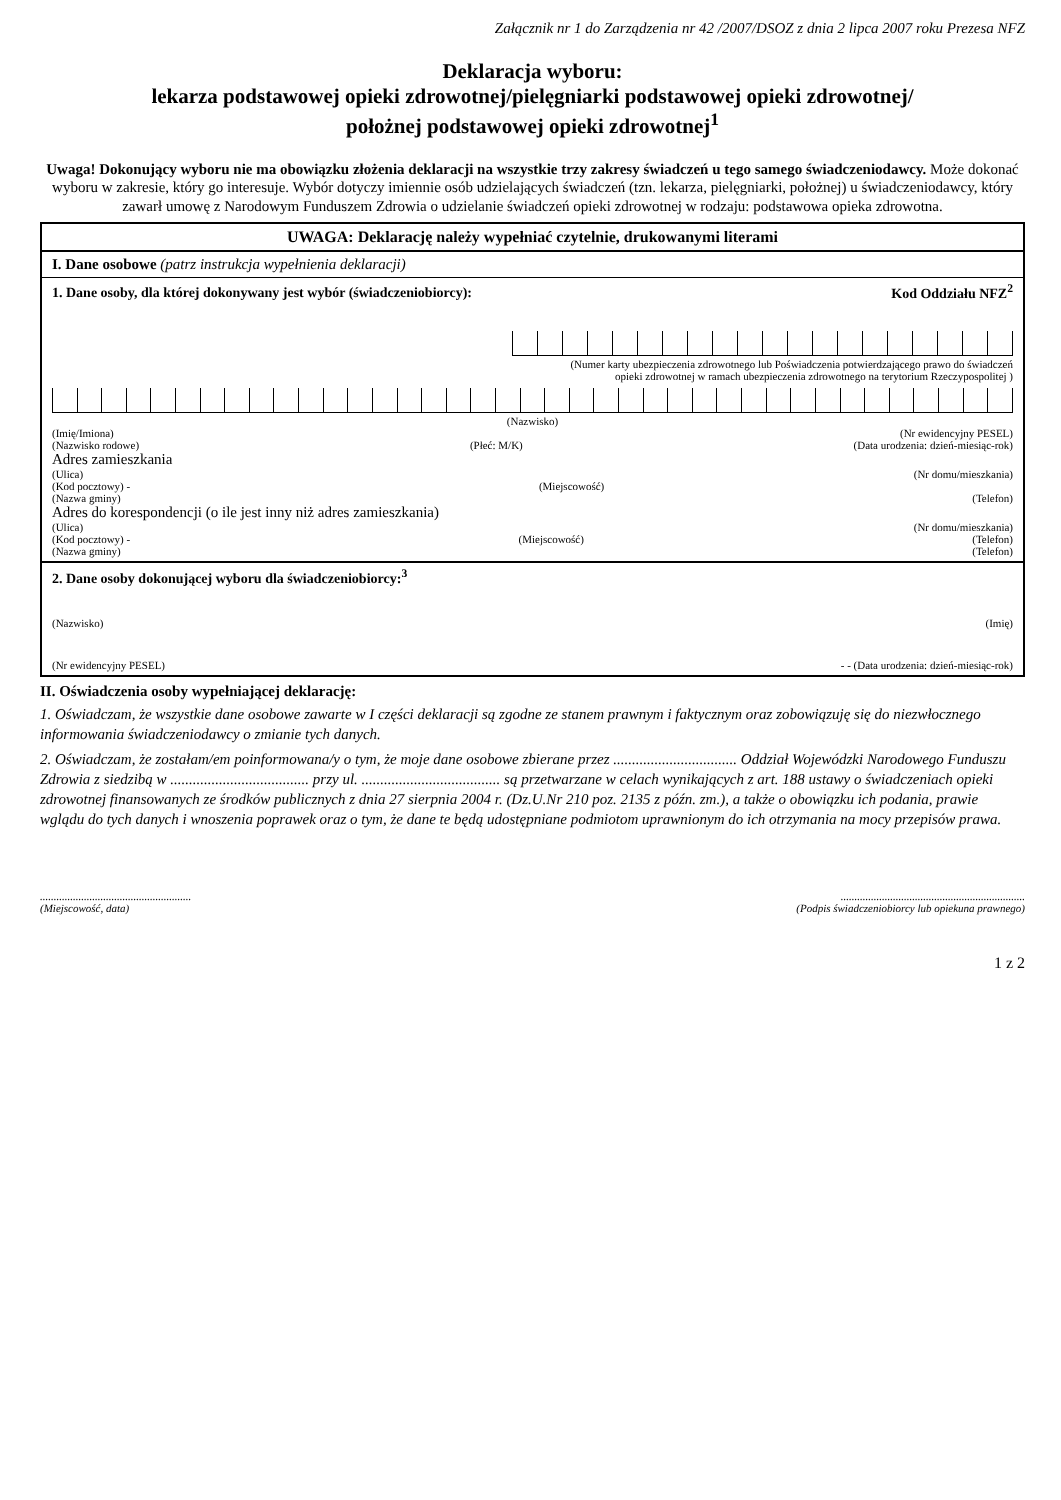Załącznik nr 1 do Zarządzenia nr 42 /2007/DSOZ z dnia 2 lipca 2007 roku Prezesa NFZ
Deklaracja wyboru:
lekarza podstawowej opieki zdrowotnej/pielęgniarki podstawowej opieki zdrowotnej/
położnej podstawowej opieki zdrowotnej<sup>1</sup>
Uwaga! Dokonujący wyboru nie ma obowiązku złożenia deklaracji na wszystkie trzy zakresy świadczeń u tego samego świadczeniodawcy. Może dokonać wyboru w zakresie, który go interesuje. Wybór dotyczy imiennie osób udzielających świadczeń (tzn. lekarza, pielęgniarki, położnej) u świadczeniodawcy, który zawarł umowę z Narodowym Funduszem Zdrowia o udzielanie świadczeń opieki zdrowotnej w rodzaju: podstawowa opieka zdrowotna.
UWAGA: Deklarację należy wypełniać czytelnie, drukowanymi literami
I. Dane osobowe (patrz instrukcja wypełnienia deklaracji)
1. Dane osoby, dla której dokonywany jest wybór (świadczeniobiorcy): Kod Oddziału NFZ<sup>2</sup>
(Numer karty ubezpieczenia zdrowotnego lub Poświadczenia potwierdzającego prawo do świadczeń
opieki zdrowotnej w ramach ubezpieczenia zdrowotnego na terytorium Rzeczypospolitej )
(Nazwisko)
(Imię/Imiona) (Nr ewidencyjny PESEL)
(Nazwisko rodowe) (Płeć: M/K) (Data urodzenia: dzień-miesiąc-rok)
Adres zamieszkania
(Ulica) (Nr domu/mieszkania)
(Kod pocztowy) - (Miejscowość)
(Nazwa gminy) (Telefon)
Adres do korespondencji (o ile jest inny niż adres zamieszkania)
(Ulica) (Nr domu/mieszkania)
(Kod pocztowy) - (Miejscowość) (Telefon)
(Nazwa gminy) (Telefon)
2. Dane osoby dokonującej wyboru dla świadczeniobiorcy:<sup>3</sup>
(Nazwisko) (Imię)
(Nr ewidencyjny PESEL) - - (Data urodzenia: dzień-miesiąc-rok)
II. Oświadczenia osoby wypełniającej deklarację:
1. Oświadczam, że wszystkie dane osobowe zawarte w I części deklaracji są zgodne ze stanem prawnym i faktycznym oraz zobowiązuję się do niezwłocznego informowania świadczeniodawcy o zmianie tych danych.
2. Oświadczam, że zostałam/em poinformowana/y o tym, że moje dane osobowe zbierane przez ................................. Oddział Wojewódzki Narodowego Funduszu Zdrowia z siedzibą w ..................................... przy ul. ..................................... są przetwarzane w celach wynikających z art. 188 ustawy o świadczeniach opieki zdrowotnej finansowanych ze środków publicznych z dnia 27 sierpnia 2004 r. (Dz.U.Nr 210 poz. 2135 z późn. zm.), a także o obowiązku ich podania, prawie wglądu do tych danych i wnoszenia poprawek oraz o tym, że dane te będą udostępniane podmiotom uprawnionym do ich otrzymania na mocy przepisów prawa.
.......................................................
(Miejscowość, data)
...................................................................
(Podpis świadczeniobiorcy lub opiekuna prawnego)
1 z 2